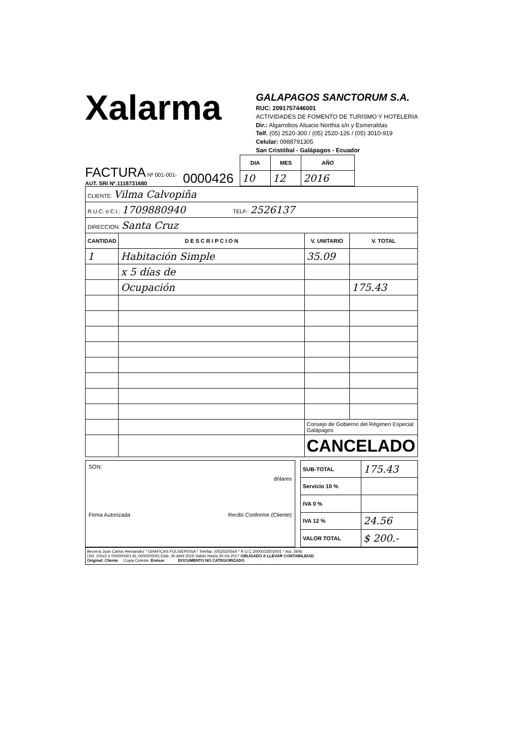Xalarma
GALAPAGOS SANCTORUM S.A.
RUC: 2091757446001
ACTIVIDADES DE FOMENTO DE TURISMO Y HOTELERIA
Dir.: Algarrobos Alsacio Northia s/n y Esmeraldas
Telf. (05) 2520-300 / (05) 2520-126 / (05) 3010-919
Celular: 0988791305
San Cristóbal - Galápagos - Ecuador
FACTURA Nº 001-001-
AUT. SRI Nº.1118731680
0000426
| DIA | MES | AÑO |
| --- | --- | --- |
| 10 | 12 | 2016 |
| CLIENTE: Vilma Calvopiña | | | |
| R.U.C. o C.I.: 1709880940 TELF.: 2526137 | | | |
| DIRECCION: Santa Cruz | | | |
| CANTIDAD | D E S C R I P C I O N | V. UNITARIO | V. TOTAL |
| 1 | Habitación Simple | 35.09 | |
| | x 5 días de | | |
| | Ocupación | | 175.43 |
| | | Consejo de Gobierno del Régimen Especial Galápagos | |
| | | CANCELADO | |
SON:
dólares
Firma Autorizada Recibí Conforme (Cliente)
| SUB-TOTAL | 175.43 |
| Servicio 10 % | |
| IVA 0 % | |
| IVA 12 % | 24.56 |
| VALOR TOTAL | $ 200.- |
Becerra Juan Carlos Hernandez * GRAFICAS FOLISERVISA * Telefax: (05)2520564 * R.U.C.2000033502001 * Aut. 2846
(1bl. 100x2 # 000000401 AL 000000500) Elab. 30 Abril 2016 Valido Hasta 30-04-2017 OBLIGADO A LLEVAR CONTABILIDAD
Original: Cliente Copia Celeste: Emisor DOCUMENTO NO CATEGORIZADO